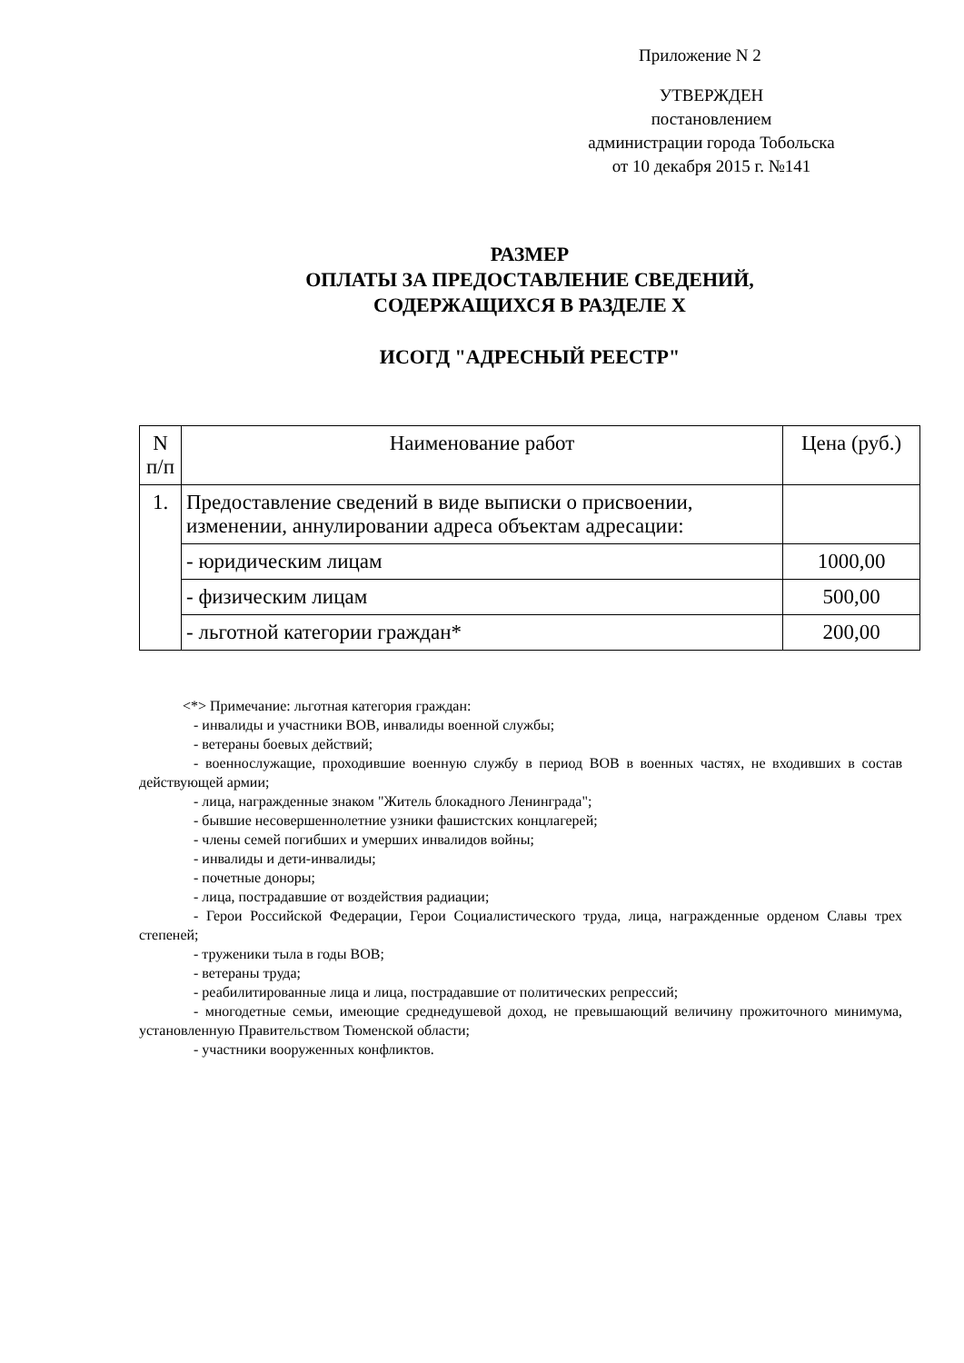Приложение N 2
УТВЕРЖДЕН
постановлением
администрации города Тобольска
от 10 декабря 2015 г. №141
РАЗМЕР
ОПЛАТЫ ЗА ПРЕДОСТАВЛЕНИЕ СВЕДЕНИЙ,
СОДЕРЖАЩИХСЯ В РАЗДЕЛЕ X
ИСОГД "АДРЕСНЫЙ РЕЕСТР"
| N п/п | Наименование работ | Цена (руб.) |
| --- | --- | --- |
| 1. | Предоставление сведений в виде выписки о присвоении, изменении, аннулировании адреса объектам адресации: | |
| | - юридическим лицам | 1000,00 |
| | - физическим лицам | 500,00 |
| | - льготной категории граждан* | 200,00 |
<*> Примечание: льготная категория граждан:
- инвалиды и участники ВОВ, инвалиды военной службы;
- ветераны боевых действий;
- военнослужащие, проходившие военную службу в период ВОВ в военных частях, не входивших в состав действующей армии;
- лица, награжденные знаком "Житель блокадного Ленинграда";
- бывшие несовершеннолетние узники фашистских концлагерей;
- члены семей погибших и умерших инвалидов войны;
- инвалиды и дети-инвалиды;
- почетные доноры;
- лица, пострадавшие от воздействия радиации;
- Герои Российской Федерации, Герои Социалистического труда, лица, награжденные орденом Славы трех степеней;
- труженики тыла в годы ВОВ;
- ветераны труда;
- реабилитированные лица и лица, пострадавшие от политических репрессий;
- многодетные семьи, имеющие среднедушевой доход, не превышающий величину прожиточного минимума, установленную Правительством Тюменской области;
- участники вооруженных конфликтов.